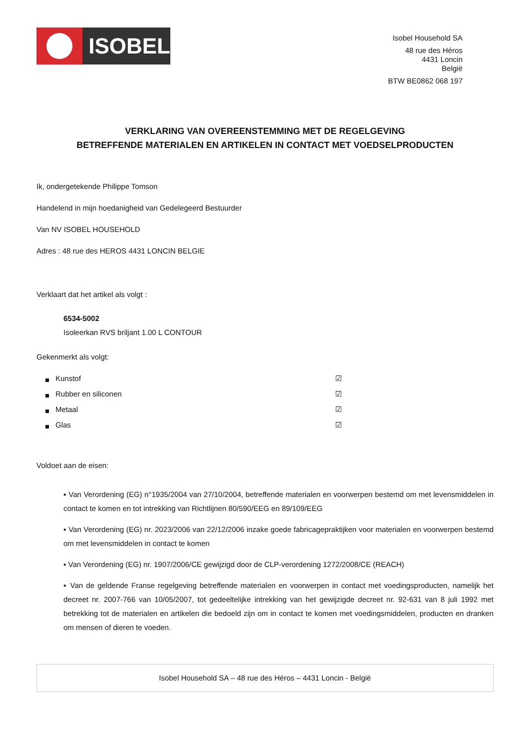ISOBEL
Isobel Household SA
48 rue des Héros
4431 Loncin
België
BTW BE0862 068 197
VERKLARING VAN OVEREENSTEMMING MET DE REGELGEVING
BETREFFENDE MATERIALEN EN ARTIKELEN IN CONTACT MET VOEDSELPRODUCTEN
Ik, ondergetekende Philippe Tomson
Handelend in mijn hoedanigheid van Gedelegeerd Bestuurder
Van NV ISOBEL HOUSEHOLD
Adres : 48 rue des HEROS 4431 LONCIN BELGIE
Verklaart dat het artikel als volgt :
6534-5002
Isoleerkan RVS briljant 1.00 L CONTOUR
Gekenmerkt als volgt:
Kunstof ☑
Rubber en siliconen ☑
Metaal ☑
Glas ☑
Voldoet aan de eisen:
▪ Van Verordening (EG) n°1935/2004 van 27/10/2004, betreffende materialen en voorwerpen bestemd om met levensmiddelen in contact te komen en tot intrekking van Richtlijnen 80/590/EEG en 89/109/EEG
▪ Van Verordening (EG) nr. 2023/2006 van 22/12/2006 inzake goede fabricagepraktijken voor materialen en voorwerpen bestemd om met levensmiddelen in contact te komen
▪ Van Verordening (EG) nr. 1907/2006/CE gewijzigd door de CLP-verordening 1272/2008/CE (REACH)
▪ Van de geldende Franse regelgeving betreffende materialen en voorwerpen in contact met voedingsproducten, namelijk het decreet nr. 2007-766 van 10/05/2007, tot gedeeltelijke intrekking van het gewijzigde decreet nr. 92-631 van 8 juli 1992 met betrekking tot de materialen en artikelen die bedoeld zijn om in contact te komen met voedingsmiddelen, producten en dranken om mensen of dieren te voeden.
Isobel Household SA – 48 rue des Héros – 4431 Loncin - België